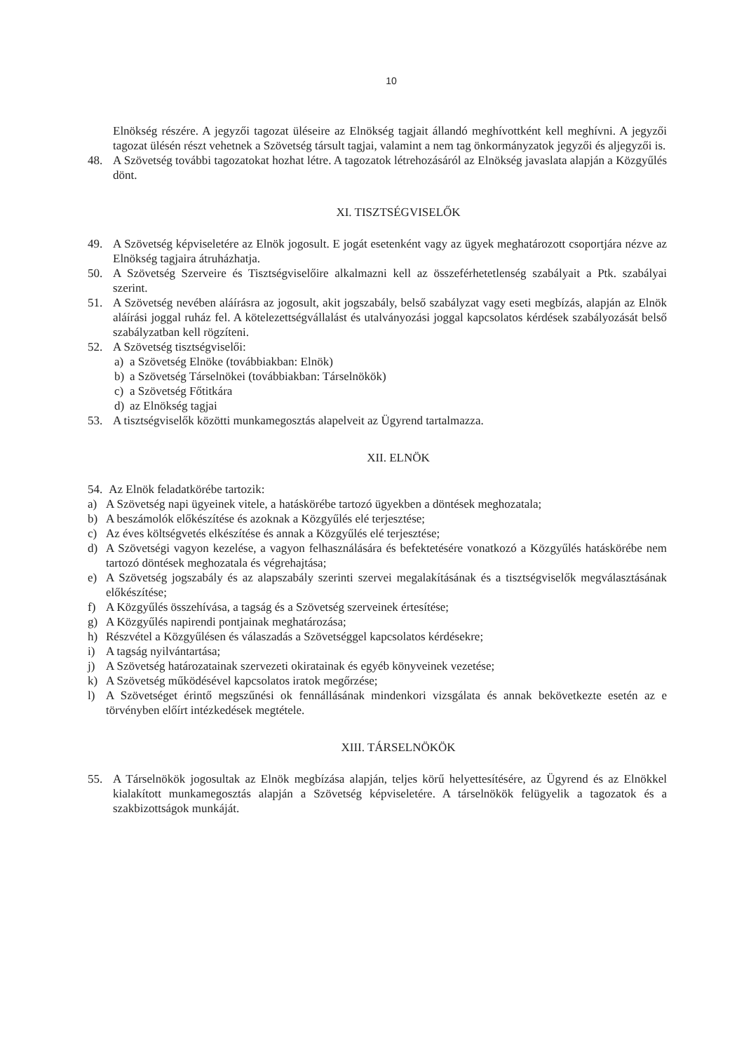10
Elnökség részére. A jegyzői tagozat üléseire az Elnökség tagjait állandó meghívottként kell meghívni. A jegyzői tagozat ülésén részt vehetnek a Szövetség társult tagjai, valamint a nem tag önkormányzatok jegyzői és aljegyzői is.
48. A Szövetség további tagozatokat hozhat létre. A tagozatok létrehozásáról az Elnökség javaslata alapján a Közgyűlés dönt.
XI. TISZTSÉGVISELŐK
49. A Szövetség képviseletére az Elnök jogosult. E jogát esetenként vagy az ügyek meghatározott csoportjára nézve az Elnökség tagjaira átruházhatja.
50. A Szövetség Szerveire és Tisztségviselőire alkalmazni kell az összeférhetetlenség szabályait a Ptk. szabályai szerint.
51. A Szövetség nevében aláírásra az jogosult, akit jogszabály, belső szabályzat vagy eseti megbízás, alapján az Elnök aláírási joggal ruház fel. A kötelezettségvállalást és utalványozási joggal kapcsolatos kérdések szabályozását belső szabályzatban kell rögzíteni.
52. A Szövetség tisztségviselői:
a) a Szövetség Elnöke (továbbiakban: Elnök)
b) a Szövetség Társelnökei (továbbiakban: Társelnökök)
c) a Szövetség Főtitkára
d) az Elnökség tagjai
53. A tisztségviselők közötti munkamegosztás alapelveit az Ügyrend tartalmazza.
XII. ELNÖK
54. Az Elnök feladatkörébe tartozik:
a) A Szövetség napi ügyeinek vitele, a hatáskörébe tartozó ügyekben a döntések meghozatala;
b) A beszámolók előkészítése és azoknak a Közgyűlés elé terjesztése;
c) Az éves költségvetés elkészítése és annak a Közgyűlés elé terjesztése;
d) A Szövetségi vagyon kezelése, a vagyon felhasználására és befektetésére vonatkozó a Közgyűlés hatáskörébe nem tartozó döntések meghozatala és végrehajtása;
e) A Szövetség jogszabály és az alapszabály szerinti szervei megalakításának és a tisztségviselők megválasztásának előkészítése;
f) A Közgyűlés összehívása, a tagság és a Szövetség szerveinek értesítése;
g) A Közgyűlés napirendi pontjainak meghatározása;
h) Részvétel a Közgyűlésen és válaszadás a Szövetséggel kapcsolatos kérdésekre;
i) A tagság nyilvántartása;
j) A Szövetség határozatainak szervezeti okiratainak és egyéb könyveinek vezetése;
k) A Szövetség működésével kapcsolatos iratok megőrzése;
l) A Szövetséget érintő megszűnési ok fennállásának mindenkori vizsgálata és annak bekövetkezte esetén az e törvényben előírt intézkedések megtétele.
XIII. TÁRSELNÖKÖK
55. A Társelnökök jogosultak az Elnök megbízása alapján, teljes körű helyettesítésére, az Ügyrend és az Elnökkel kialakított munkamegosztás alapján a Szövetség képviseletére. A társelnökök felügyelik a tagozatok és a szakbizottságok munkáját.